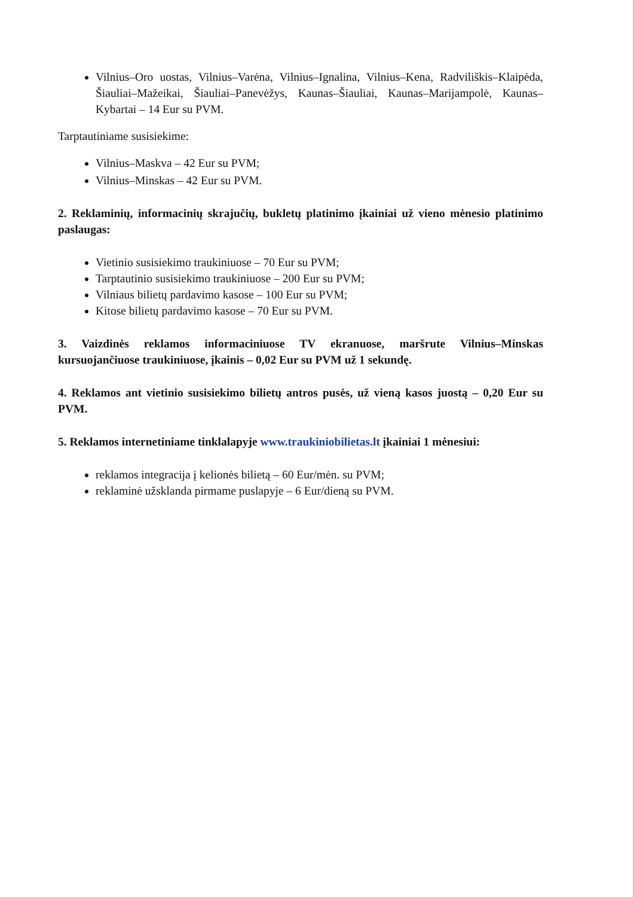Vilnius–Oro uostas, Vilnius–Varėna, Vilnius–Ignalina, Vilnius–Kena, Radviliškis–Klaipėda, Šiauliai–Mažeikai, Šiauliai–Panevėžys, Kaunas–Šiauliai, Kaunas–Marijampolė, Kaunas–Kybartai – 14 Eur su PVM.
Tarptautiniame susisiekime:
Vilnius–Maskva – 42 Eur su PVM;
Vilnius–Minskas – 42 Eur su PVM.
2. Reklaminių, informacinių skrajučių, bukletų platinimo įkainiai už vieno mėnesio platinimo paslaugas:
Vietinio susisiekimo traukiniuose – 70 Eur su PVM;
Tarptautinio susisiekimo traukiniuose – 200 Eur su PVM;
Vilniaus bilietų pardavimo kasose – 100 Eur su PVM;
Kitose bilietų pardavimo kasose – 70 Eur su PVM.
3. Vaizdinės reklamos informaciniuose TV ekranuose, maršrute Vilnius–Minskas kursuojančiuose traukiniuose, įkainis – 0,02 Eur su PVM už 1 sekundę.
4. Reklamos ant vietinio susisiekimo bilietų antros pusės, už vieną kasos juostą – 0,20 Eur su PVM.
5. Reklamos internetiniame tinklalapyje www.traukiniobilietas.lt įkainiai 1 mėnesiui:
reklamos integracija į kelionės bilietą – 60 Eur/mėn. su PVM;
reklaminė užsklanda pirmame puslapyje – 6 Eur/dieną su PVM.